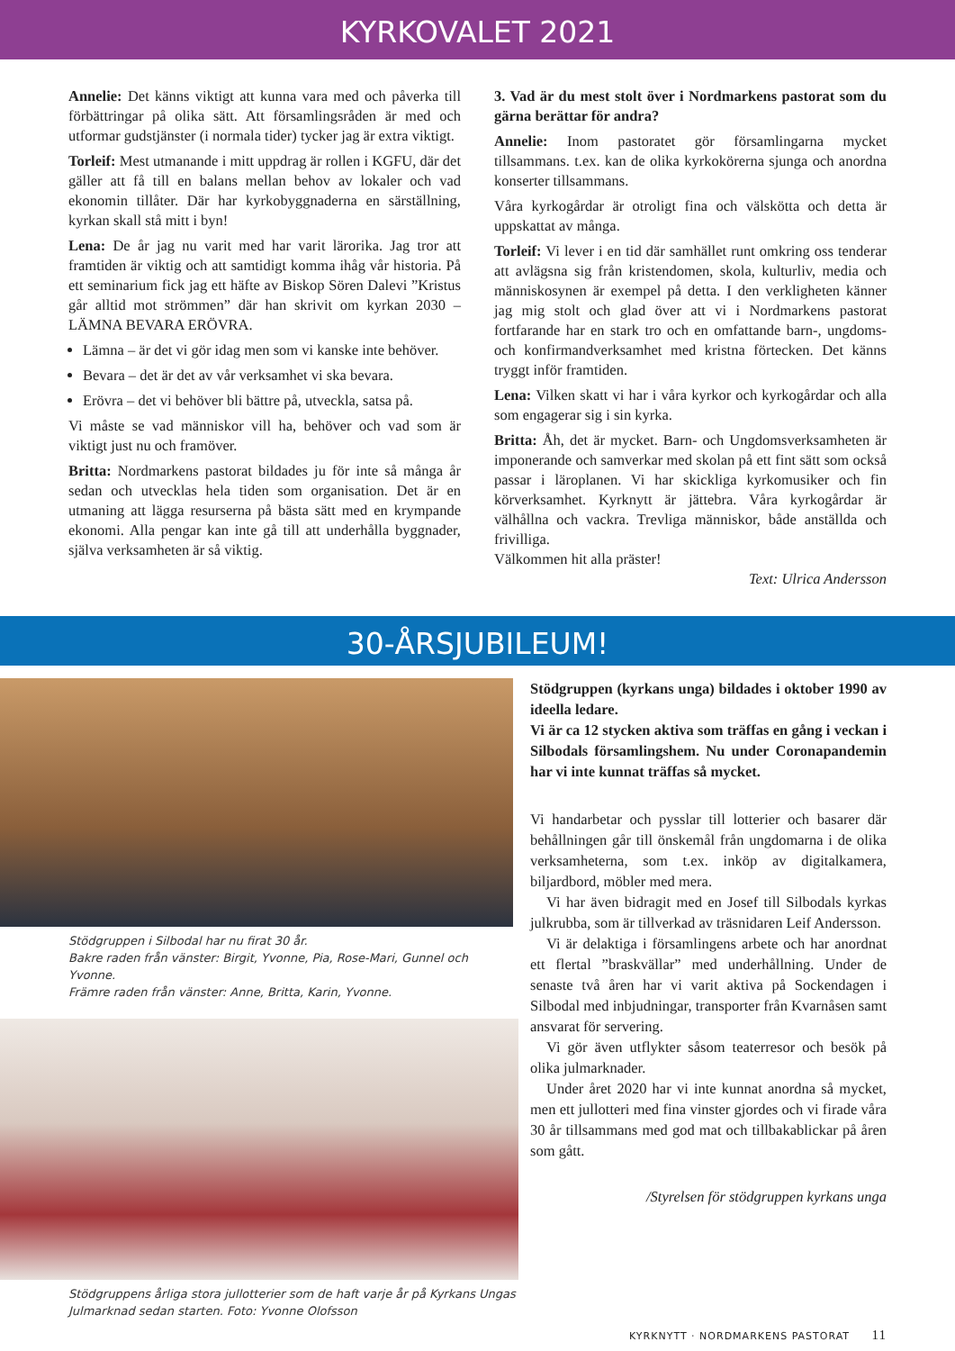KYRKOVALET 2021
Annelie: Det känns viktigt att kunna vara med och påverka till förbättringar på olika sätt. Att församlingsråden är med och utformar gudstjänster (i normala tider) tycker jag är extra viktigt.
Torleif: Mest utmanande i mitt uppdrag är rollen i KGFU, där det gäller att få till en balans mellan behov av lokaler och vad ekonomin tillåter. Där har kyrkobyggnaderna en särställning, kyrkan skall stå mitt i byn!
Lena: De år jag nu varit med har varit lärorika. Jag tror att framtiden är viktig och att samtidigt komma ihåg vår historia. På ett seminarium fick jag ett häfte av Biskop Sören Dalevi ”Kristus går alltid mot strömmen” där han skrivit om kyrkan 2030 – LÄMNA BEVARA ERÖVRA.
Lämna – är det vi gör idag men som vi kanske inte behöver.
Bevara – det är det av vår verksamhet vi ska bevara.
Erövra – det vi behöver bli bättre på, utveckla, satsa på.
Vi måste se vad människor vill ha, behöver och vad som är viktigt just nu och framöver.
Britta: Nordmarkens pastorat bildades ju för inte så många år sedan och utvecklas hela tiden som organisation. Det är en utmaning att lägga resurserna på bästa sätt med en krympande ekonomi. Alla pengar kan inte gå till att underhålla byggnader, själva verksamheten är så viktig.
3. Vad är du mest stolt över i Nordmarkens pastorat som du gärna berättar för andra?
Annelie: Inom pastoratet gör församlingarna mycket tillsammans. t.ex. kan de olika kyrkokörerna sjunga och anordna konserter tillsammans.
Våra kyrkogårdar är otroligt fina och välskötta och detta är uppskattat av många.
Torleif: Vi lever i en tid där samhället runt omkring oss tenderar att avlägsna sig från kristendomen, skola, kulturliv, media och människosynen är exempel på detta. I den verkligheten känner jag mig stolt och glad över att vi i Nordmarkens pastorat fortfarande har en stark tro och en omfattande barn-, ungdoms- och konfirmandverksamhet med kristna förtecken. Det känns tryggt inför framtiden.
Lena: Vilken skatt vi har i våra kyrkor och kyrkogårdar och alla som engagerar sig i sin kyrka.
Britta: Åh, det är mycket. Barn- och Ungdomsverksamheten är imponerande och samverkar med skolan på ett fint sätt som också passar i läroplanen. Vi har skickliga kyrkomusiker och fin körverksamhet. Kyrknytt är jättebra. Våra kyrkogårdar är välhållna och vackra. Trevliga människor, både anställda och frivilliga.
Välkommen hit alla präster!
Text: Ulrica Andersson
30-ÅRSJUBILEUM!
Stödgruppen i Silbodal har nu firat 30 år.
Bakre raden från vänster: Birgit, Yvonne, Pia, Rose-Mari, Gunnel och Yvonne.
Främre raden från vänster: Anne, Britta, Karin, Yvonne.
Stödgruppens årliga stora jullotterier som de haft varje år på Kyrkans Ungas Julmarknad sedan starten. Foto: Yvonne Olofsson
Stödgruppen (kyrkans unga) bildades i oktober 1990 av ideella ledare.
Vi är ca 12 stycken aktiva som träffas en gång i veckan i Silbodals församlingshem. Nu under Coronapandemin har vi inte kunnat träffas så mycket.
Vi handarbetar och pysslar till lotterier och basarer där behållningen går till önskemål från ungdomarna i de olika verksamheterna, som t.ex. inköp av digitalkamera, biljardbord, möbler med mera.
Vi har även bidragit med en Josef till Silbodals kyrkas julkrubba, som är tillverkad av träsnidaren Leif Andersson.
Vi är delaktiga i församlingens arbete och har anordnat ett flertal ”braskvällar” med underhållning. Under de senaste två åren har vi varit aktiva på Sockendagen i Silbodal med inbjudningar, transporter från Kvarnåsen samt ansvarat för servering.
Vi gör även utflykter såsom teaterresor och besök på olika julmarknader.
Under året 2020 har vi inte kunnat anordna så mycket, men ett jullotteri med fina vinster gjordes och vi firade våra 30 år tillsammans med god mat och tillbakablickar på åren som gått.
/Styrelsen för stödgruppen kyrkans unga
KYRKNYTT · NORDMARKENS PASTORAT 11